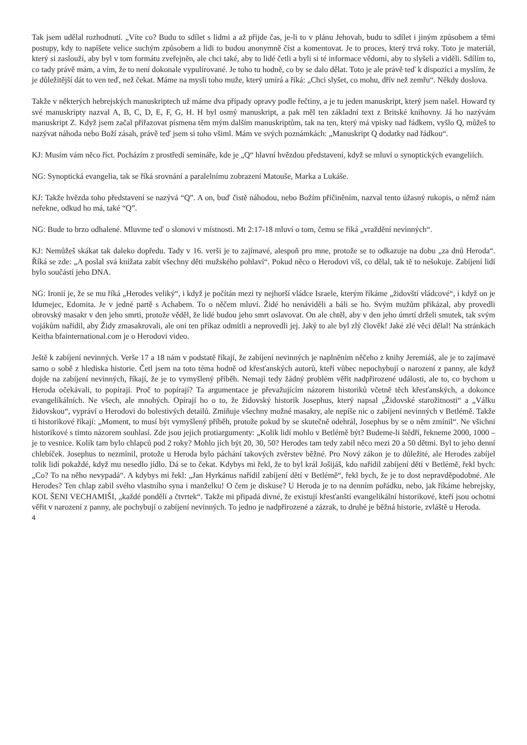Tak jsem udělal rozhodnutí. „Víte co? Budu to sdílet s lidmi a až přijde čas, je-li to v plánu Jehovah, budu to sdílet i jiným způsobem a těmi postupy, kdy to napíšete velice suchým způsobem a lidi to budou anonymně číst a komentovat. Je to proces, který trvá roky. Toto je materiál, který si zaslouží, aby byl v tom formátu zveřejněn, ale chci také, aby to lidé četli a byli si té informace vědomi, aby to slyšeli a viděli. Sdílím to, co tady právě mám, a vím, že to není dokonale vypulírované. Je toho tu hodně, co by se dalo dělat. Toto je ale právě teď k dispozici a myslím, že je důležitější dát to ven teď, než čekat. Máme na mysli toho muže, který umírá a říká: „Chci slyšet, co mohu, dřív než zemřu“. Někdy doslova.
Takže v některých hebrejských manuskriptech už máme dva případy opravy podle řečtiny, a je tu jeden manuskript, který jsem našel. Howard ty své manuskripty nazval A, B, C, D, E, F, G, H. H byl osmý manuskript, a pak měl ten základní text z Britské knihovny. Já ho nazývám manuskript Z. Když jsem začal přiřazovat písmena těm mým dalším manuskriptům, tak na ten, který má vpisky nad řádkem, vyšlo Q, můžeš to nazývat náhoda nebo Boží zásah, právě teď jsem si toho všiml. Mám ve svých poznámkách: „Manuskript Q dodatky nad řádkou“.
KJ: Musím vám něco říct. Pocházím z prostředí semináře, kde je „Q“ hlavní hvězdou představení, když se mluví o synoptických evangeliích.
NG: Synoptická evangelia, tak se říká srovnání a paralelnímu zobrazení Matouše, Marka a Lukáše.
KJ: Takže hvězda toho představení se nazývá “Q”. A on, buď čistě náhodou, nebo Božím přičiněním, nazval tento úžasný rukopis, o němž nám neřekne, odkud ho má, také “Q”.
NG: Bude to brzo odhalené. Mluvme teď o slonovi v místnosti. Mt 2:17-18 mluví o tom, čemu se říká „vraždění nevinných“.
KJ: Nemůžeš skákat tak daleko dopředu. Tady v 16. verši je to zajímavé, alespoň pro mne, protože se to odkazuje na dobu „za dnů Heroda“. Říká se zde: „A poslal svá knížata zabít všechny děti mužského pohlaví“. Pokud něco o Herodovi víš, co dělal, tak tě to nešokuje. Zabíjení lidí bylo součástí jeho DNA.
NG: Ironií je, že se mu říká „Herodes veliký“, i když je počítán mezi ty nejhorší vládce Israele, kterým říkáme „židovští vládcové“, i když on je Idumejec, Edomita. Je v jedné partě s Achabem. To o něčem mluví. Židé ho nenáviděli a báli se ho. Svým mužům přikázal, aby provedli obrovský masakr v den jeho smrti, protože věděl, že lidé budou jeho smrt oslavovat. On ale chtěl, aby v den jeho úmrtí drželi smutek, tak svým vojákům nařídil, aby Židy zmasakrovali, ale oni ten příkaz odmítli a neprovedli jej. Jaký to ale byl zlý člověk! Jaké zlé věci dělal! Na stránkách Keitha bfainternational.com je o Herodovi video.
Ještě k zabíjení nevinných. Verše 17 a 18 nám v podstatě říkají, že zabíjení nevinných je naplněním něčeho z knihy Jeremiáš, ale je to zajímavé samo o sobě z hlediska historie. Četl jsem na toto téma hodně od křesťanských autorů, kteří vůbec nepochybují o narození z panny, ale když dojde na zabíjení nevinných, říkají, že je to vymyšlený příběh. Nemají tedy žádný problém věřit nadpřirozené události, ale to, co bychom u Heroda očekávali, to popírají. Proč to popírají? Ta argumentace je převažujícím názorem historiků včetně těch křesťanských, a dokonce evangelikálních. Ne všech, ale mnohých. Opírají ho o to, že židovský historik Josephus, který napsal „Židovské starožitnosti“ a „Válku židovskou“, vypráví o Herodovi do bolestivých detailů. Zmiňuje všechny možné masakry, ale nepíše nic o zabíjení nevinných v Betlémě. Takže ti historikové říkají: „Moment, to musí být vymyšlený příběh, protože pokud by se skutečně odehrál, Josephus by se o něm zmínil“. Ne všichni historikové s tímto názorem souhlasí. Zde jsou jejich protiargumenty: „Kolik lidí mohlo v Betlémě být? Budeme-li štědří, řekneme 2000, 1000 – je to vesnice. Kolik tam bylo chlapců pod 2 roky? Mohlo jich být 20, 30, 50? Herodes tam tedy zabil něco mezi 20 a 50 dětmi. Byl to jeho denní chlebíček. Josephus to nezmínil, protože u Heroda bylo páchání takových zvěrstev běžné. Pro Nový zákon je to důležité, ale Herodes zabíjel tolik lidí pokaždé, když mu nesedlo jídlo. Dá se to čekat. Kdybys mi řekl, že to byl král Jošijáš, kdo nařídil zabíjení dětí v Betlémě, řekl bych: „Co? To na něho nevypadá“. A kdybys mi řekl: „Jan Hyrkánus nařídil zabíjení dětí v Betlémě“, řekl bych, že je to dost nepravděpodobné. Ale Herodes? Ten chlap zabil svého vlastního syna i manželku! O čem je diskuse? U Heroda je to na denním pořádku, nebo, jak říkáme hebrejsky, KOL ŠENI VECHAMIŠI, „každé pondělí a čtvrtek“. Takže mi připadá divné, že existují křesťanští evangelikální historikové, kteří jsou ochotni věřit v narození z panny, ale pochybují o zabíjení nevinných. To jedno je nadpřirozené a zázrak, to druhé je běžná historie, zvláště u Heroda.
4